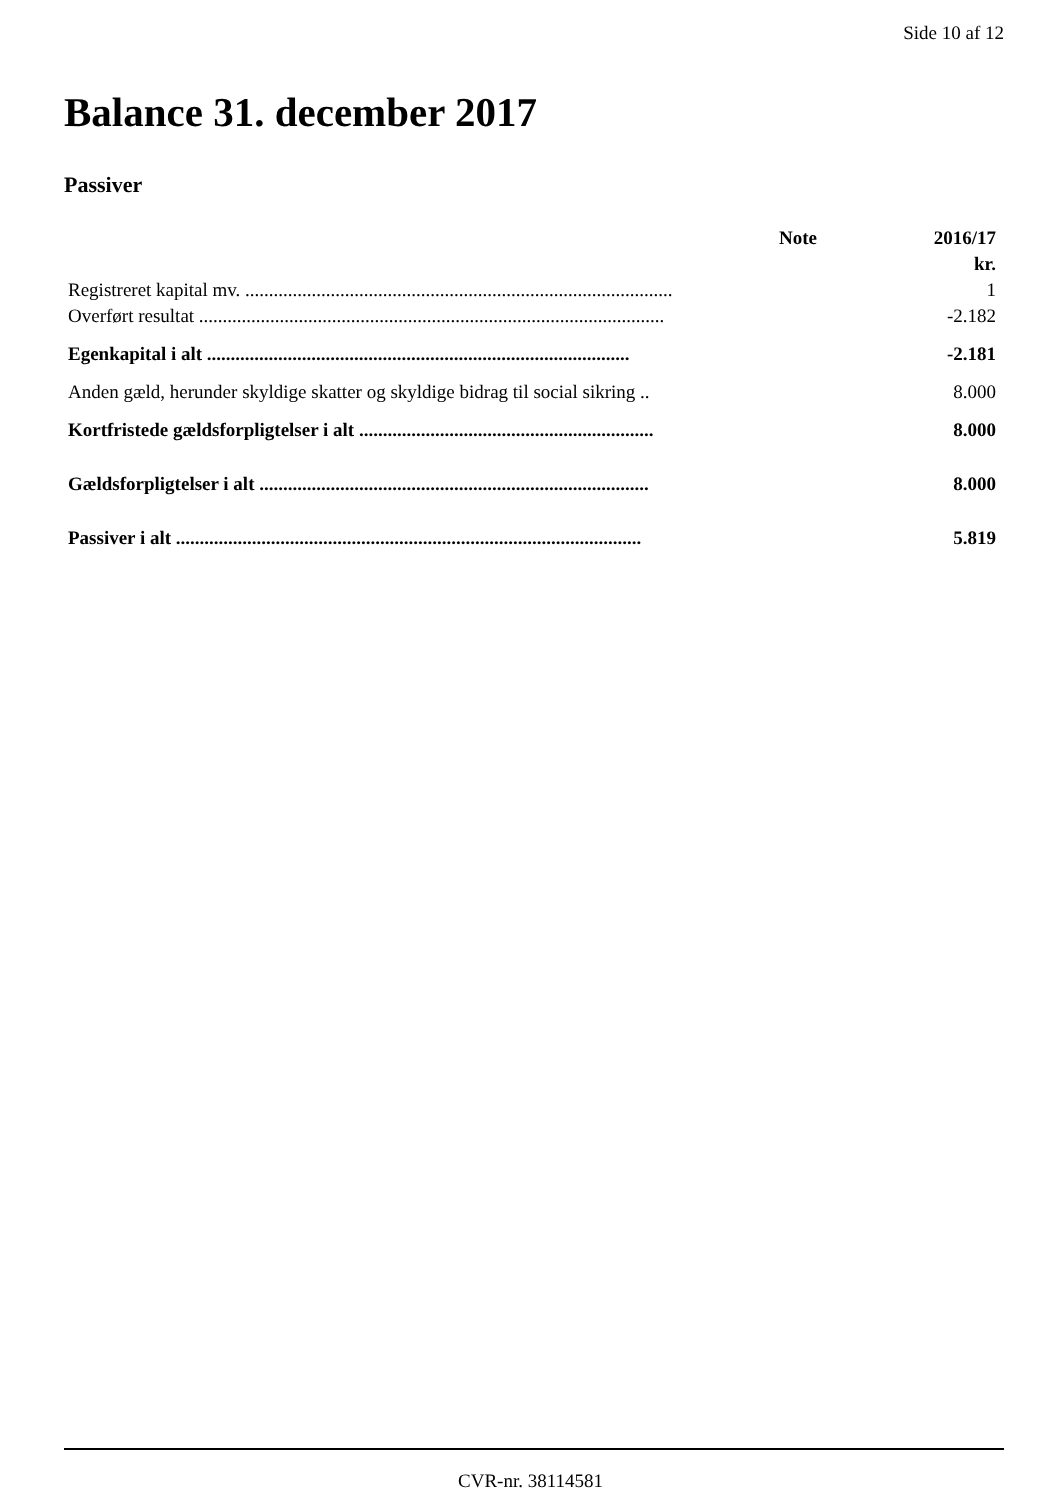Side 10 af 12
Balance 31. december 2017
Passiver
| | Note | 2016/17 |
| --- | --- | --- |
| | | kr. |
| Registreret kapital mv. .......................................................................................... | | 1 |
| Overført resultat .................................................................................................. | | -2.182 |
| Egenkapital i alt ......................................................................................... | | -2.181 |
| Anden gæld, herunder skyldige skatter og skyldige bidrag til social sikring .. | | 8.000 |
| Kortfristede gældsforpligtelser i alt .............................................................. | | 8.000 |
| Gældsforpligtelser i alt .................................................................................. | | 8.000 |
| Passiver i alt .................................................................................................. | | 5.819 |
CVR-nr. 38114581